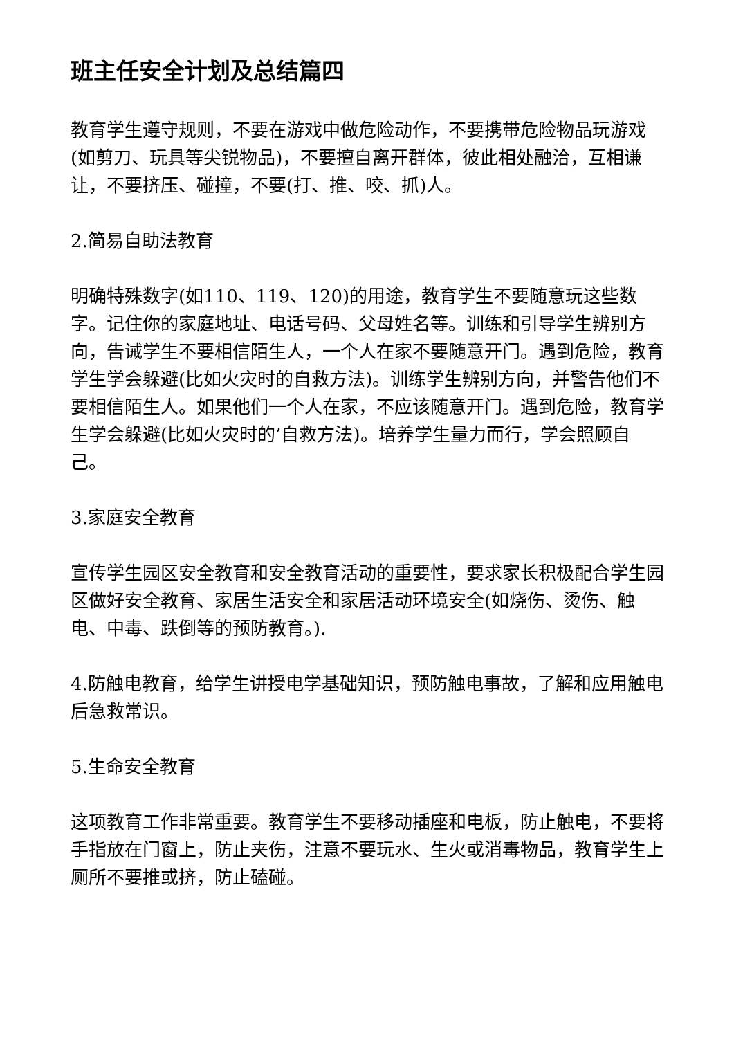班主任安全计划及总结篇四
教育学生遵守规则，不要在游戏中做危险动作，不要携带危险物品玩游戏(如剪刀、玩具等尖锐物品)，不要擅自离开群体，彼此相处融洽，互相谦让，不要挤压、碰撞，不要(打、推、咬、抓)人。
2.简易自助法教育
明确特殊数字(如110、119、120)的用途，教育学生不要随意玩这些数字。记住你的家庭地址、电话号码、父母姓名等。训练和引导学生辨别方向，告诫学生不要相信陌生人，一个人在家不要随意开门。遇到危险，教育学生学会躲避(比如火灾时的自救方法)。训练学生辨别方向，并警告他们不要相信陌生人。如果他们一个人在家，不应该随意开门。遇到危险，教育学生学会躲避(比如火灾时的’自救方法)。培养学生量力而行，学会照顾自己。
3.家庭安全教育
宣传学生园区安全教育和安全教育活动的重要性，要求家长积极配合学生园区做好安全教育、家居生活安全和家居活动环境安全(如烧伤、烫伤、触电、中毒、跌倒等的预防教育。).
4.防触电教育，给学生讲授电学基础知识，预防触电事故，了解和应用触电后急救常识。
5.生命安全教育
这项教育工作非常重要。教育学生不要移动插座和电板，防止触电，不要将手指放在门窗上，防止夹伤，注意不要玩水、生火或消毒物品，教育学生上厕所不要推或挤，防止磕碰。